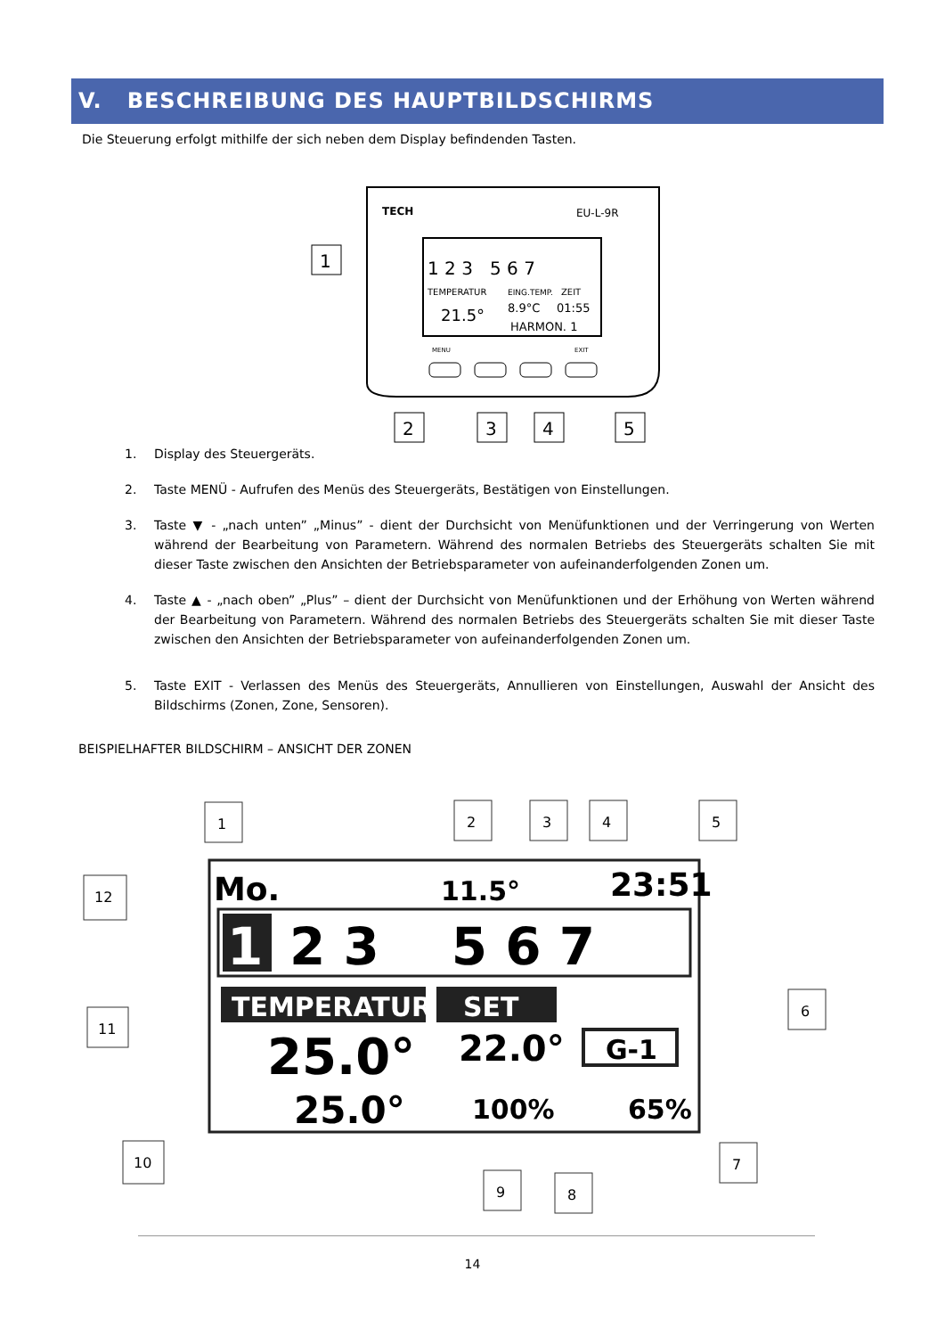V. BESCHREIBUNG DES HAUPTBILDSCHIRMS
Die Steuerung erfolgt mithilfe der sich neben dem Display befindenden Tasten.
TECH
EU-L-9R
1 2 3 5 6 7
TEMPERATUR
EING.TEMP.
ZEIT
21.5°
8.9°C
01:55
HARMON. 1
MENU
EXIT
1
2
3
4
5
1. Display des Steuergeräts.
2. Taste MENÜ - Aufrufen des Menüs des Steuergeräts, Bestätigen von Einstellungen.
3. Taste ▼ - „nach unten” „Minus” - dient der Durchsicht von Menüfunktionen und der Verringerung von Werten während der Bearbeitung von Parametern. Während des normalen Betriebs des Steuergeräts schalten Sie mit dieser Taste zwischen den Ansichten der Betriebsparameter von aufeinanderfolgenden Zonen um.
4. Taste ▲ - „nach oben” „Plus” – dient der Durchsicht von Menüfunktionen und der Erhöhung von Werten während der Bearbeitung von Parametern. Während des normalen Betriebs des Steuergeräts schalten Sie mit dieser Taste zwischen den Ansichten der Betriebsparameter von aufeinanderfolgenden Zonen um.
5. Taste EXIT - Verlassen des Menüs des Steuergeräts, Annullieren von Einstellungen, Auswahl der Ansicht des Bildschirms (Zonen, Zone, Sensoren).
BEISPIELHAFTER BILDSCHIRM – ANSICHT DER ZONEN
Mo.
11.5°
23:51
1
2 3 5 6 7
TEMPERATURE
SET
25.0°
22.0°
G-1
25.0°
100%
65%
1
2
3
4
5
6
7
8
9
10
11
12
14